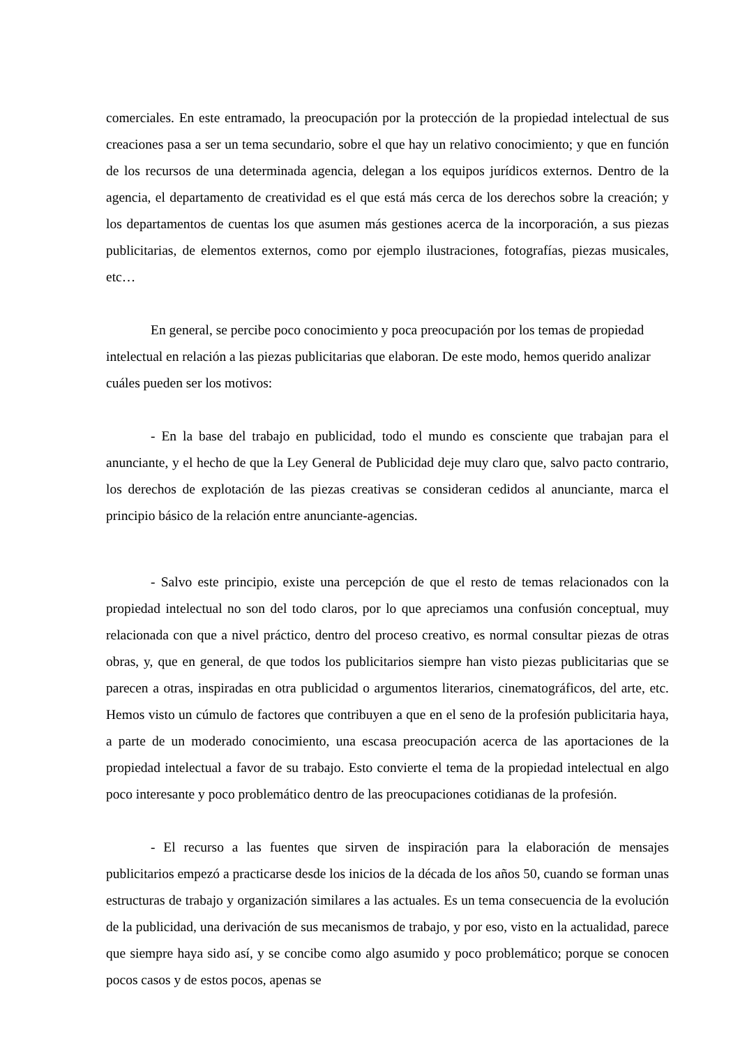comerciales. En este entramado, la preocupación por la protección de la propiedad intelectual de sus creaciones pasa a ser un tema secundario, sobre el que hay un relativo conocimiento; y que en función de los recursos de una determinada agencia, delegan a los equipos jurídicos externos. Dentro de la agencia, el departamento de creatividad es el que está más cerca de los derechos sobre la creación; y los departamentos de cuentas los que asumen más gestiones acerca de la incorporación, a sus piezas publicitarias, de elementos externos, como por ejemplo ilustraciones, fotografías, piezas musicales, etc…
En general, se percibe poco conocimiento y poca preocupación por los temas de propiedad intelectual en relación a las piezas publicitarias que elaboran. De este modo, hemos querido analizar cuáles pueden ser los motivos:
- En la base del trabajo en publicidad, todo el mundo es consciente que trabajan para el anunciante, y el hecho de que la Ley General de Publicidad deje muy claro que, salvo pacto contrario, los derechos de explotación de las piezas creativas se consideran cedidos al anunciante, marca el principio básico de la relación entre anunciante-agencias.
- Salvo este principio, existe una percepción de que el resto de temas relacionados con la propiedad intelectual no son del todo claros, por lo que apreciamos una confusión conceptual, muy relacionada con que a nivel práctico, dentro del proceso creativo, es normal consultar piezas de otras obras, y, que en general, de que todos los publicitarios siempre han visto piezas publicitarias que se parecen a otras, inspiradas en otra publicidad o argumentos literarios, cinematográficos, del arte, etc. Hemos visto un cúmulo de factores que contribuyen a que en el seno de la profesión publicitaria haya, a parte de un moderado conocimiento, una escasa preocupación acerca de las aportaciones de la propiedad intelectual a favor de su trabajo. Esto convierte el tema de la propiedad intelectual en algo poco interesante y poco problemático dentro de las preocupaciones cotidianas de la profesión.
- El recurso a las fuentes que sirven de inspiración para la elaboración de mensajes publicitarios empezó a practicarse desde los inicios de la década de los años 50, cuando se forman unas estructuras de trabajo y organización similares a las actuales. Es un tema consecuencia de la evolución de la publicidad, una derivación de sus mecanismos de trabajo, y por eso, visto en la actualidad, parece que siempre haya sido así, y se concibe como algo asumido y poco problemático; porque se conocen pocos casos y de estos pocos, apenas se